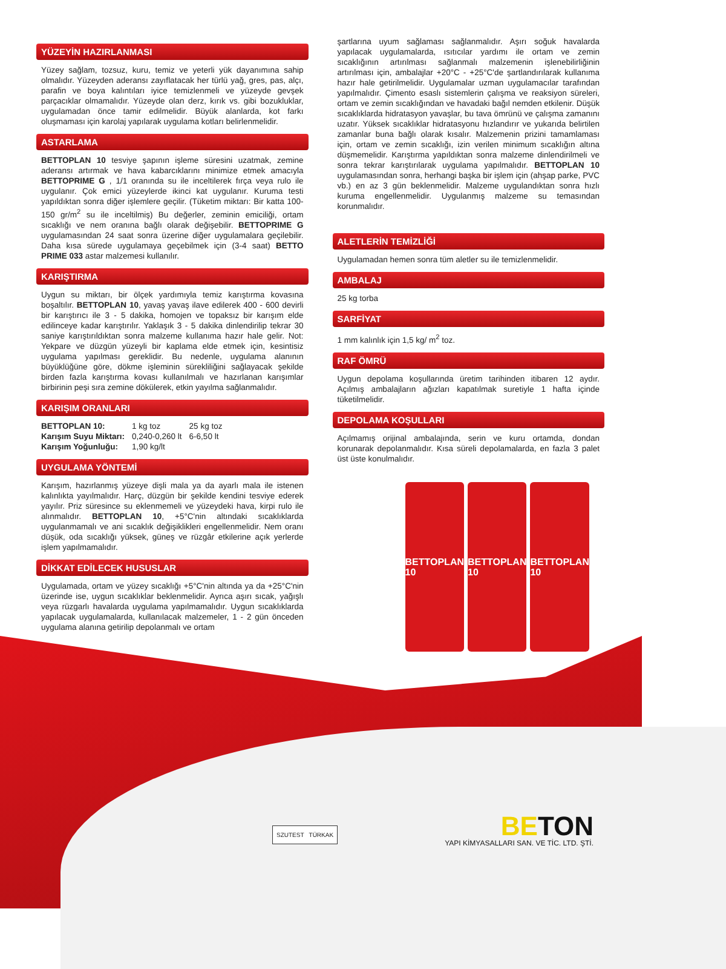YÜZEYİN HAZIRLANMASI
Yüzey sağlam, tozsuz, kuru, temiz ve yeterli yük dayanımına sahip olmalıdır. Yüzeyden aderansı zayıflatacak her türlü yağ, gres, pas, alçı, parafin ve boya kalıntıları iyice temizlenmeli ve yüzeyde gevşek parçacıklar olmamalıdır. Yüzeyde olan derz, kırık vs. gibi bozukluklar, uygulamadan önce tamir edilmelidir. Büyük alanlarda, kot farkı oluşmaması için karolaj yapılarak uygulama kotları belirlenmelidir.
ASTARLAMA
BETTOPLAN 10 tesviye şapının işleme süresini uzatmak, zemine aderansı artırmak ve hava kabarcıklarını minimize etmek amacıyla BETTOPRIME G , 1/1 oranında su ile inceltilerek fırça veya rulo ile uygulanır. Çok emici yüzeylerde ikinci kat uygulanır. Kuruma testi yapıldıktan sonra diğer işlemlere geçilir. (Tüketim miktarı: Bir katta 100-150 gr/m<sup>2</sup> su ile inceltilmiş) Bu değerler, zeminin emiciliği, ortam sıcaklığı ve nem oranına bağlı olarak değişebilir. BETTOPRIME G uygulamasından 24 saat sonra üzerine diğer uygulamalara geçilebilir. Daha kısa sürede uygulamaya geçebilmek için (3-4 saat) BETTO PRIME 033 astar malzemesi kullanılır.
KARIŞTIRMA
Uygun su miktarı, bir ölçek yardımıyla temiz karıştırma kovasına boşaltılır. BETTOPLAN 10, yavaş yavaş ilave edilerek 400 - 600 devirli bir karıştırıcı ile 3 - 5 dakika, homojen ve topaksız bir karışım elde edilinceye kadar karıştırılır. Yaklaşık 3 - 5 dakika dinlendirilip tekrar 30 saniye karıştırıldıktan sonra malzeme kullanıma hazır hale gelir. Not: Yekpare ve düzgün yüzeyli bir kaplama elde etmek için, kesintisiz uygulama yapılması gereklidir. Bu nedenle, uygulama alanının büyüklüğüne göre, dökme işleminin sürekliliğini sağlayacak şekilde birden fazla karıştırma kovası kullanılmalı ve hazırlanan karışımlar birbirinin peşi sıra zemine dökülerek, etkin yayılma sağlanmalıdır.
KARIŞIM ORANLARI
| BETTOPLAN 10: | 1 kg toz | 25 kg toz |
| Karışım Suyu Miktarı: | 0,240-0,260 lt | 6-6,50 lt |
| Karışım Yoğunluğu: | 1,90 kg/lt | |
UYGULAMA YÖNTEMİ
Karışım, hazırlanmış yüzeye dişli mala ya da ayarlı mala ile istenen kalınlıkta yayılmalıdır. Harç, düzgün bir şekilde kendini tesviye ederek yayılır. Priz süresince su eklenmemeli ve yüzeydeki hava, kirpi rulo ile alınmalıdır. BETTOPLAN 10, +5°C'nin altındaki sıcaklıklarda uygulanmamalı ve ani sıcaklık değişiklikleri engellenmelidir. Nem oranı düşük, oda sıcaklığı yüksek, güneş ve rüzgâr etkilerine açık yerlerde işlem yapılmamalıdır.
DİKKAT EDİLECEK HUSUSLAR
Uygulamada, ortam ve yüzey sıcaklığı +5°C'nin altında ya da +25°C'nin üzerinde ise, uygun sıcaklıklar beklenmelidir. Ayrıca aşırı sıcak, yağışlı veya rüzgarlı havalarda uygulama yapılmamalıdır. Uygun sıcaklıklarda yapılacak uygulamalarda, kullanılacak malzemeler, 1 - 2 gün önceden uygulama alanına getirilip depolanmalı ve ortam
şartlarına uyum sağlaması sağlanmalıdır. Aşırı soğuk havalarda yapılacak uygulamalarda, ısıtıcılar yardımı ile ortam ve zemin sıcaklığının artırılması sağlanmalı malzemenin işlenebilirliğinin artırılması için, ambalajlar +20°C - +25°C'de şartlandırılarak kullanıma hazır hale getirilmelidir. Uygulamalar uzman uygulamacılar tarafından yapılmalıdır. Çimento esaslı sistemlerin çalışma ve reaksiyon süreleri, ortam ve zemin sıcaklığından ve havadaki bağıl nemden etkilenir. Düşük sıcaklıklarda hidratasyon yavaşlar, bu tava ömrünü ve çalışma zamanını uzatır. Yüksek sıcaklıklar hidratasyonu hızlandırır ve yukarıda belirtilen zamanlar buna bağlı olarak kısalır. Malzemenin prizini tamamlaması için, ortam ve zemin sıcaklığı, izin verilen minimum sıcaklığın altına düşmemelidir. Karıştırma yapıldıktan sonra malzeme dinlendirilmeli ve sonra tekrar karıştırılarak uygulama yapılmalıdır. BETTOPLAN 10 uygulamasından sonra, herhangi başka bir işlem için (ahşap parke, PVC vb.) en az 3 gün beklenmelidir. Malzeme uygulandıktan sonra hızlı kuruma engellenmelidir. Uygulanmış malzeme su temasından korunmalıdır.
ALETLERİN TEMİZLİĞİ
Uygulamadan hemen sonra tüm aletler su ile temizlenmelidir.
AMBALAJ
25 kg torba
SARFİYAT
1 mm kalınlık için 1,5 kg/ m<sup>2</sup> toz.
RAF ÖMRÜ
Uygun depolama koşullarında üretim tarihinden itibaren 12 aydır. Açılmış ambalajların ağızları kapatılmak suretiyle 1 hafta içinde tüketilmelidir.
DEPOLAMA KOŞULLARI
Açılmamış orijinal ambalajında, serin ve kuru ortamda, dondan korunarak depolanmalıdır. Kısa süreli depolamalarda, en fazla 3 palet üst üste konulmalıdır.
BETTOPLAN 10 BETTOPLAN 10 BETTOPLAN 10
SZUTEST TÜRKAK
BE TON
YAPI KİMYASALLARI SAN. VE TİC. LTD. ŞTİ.